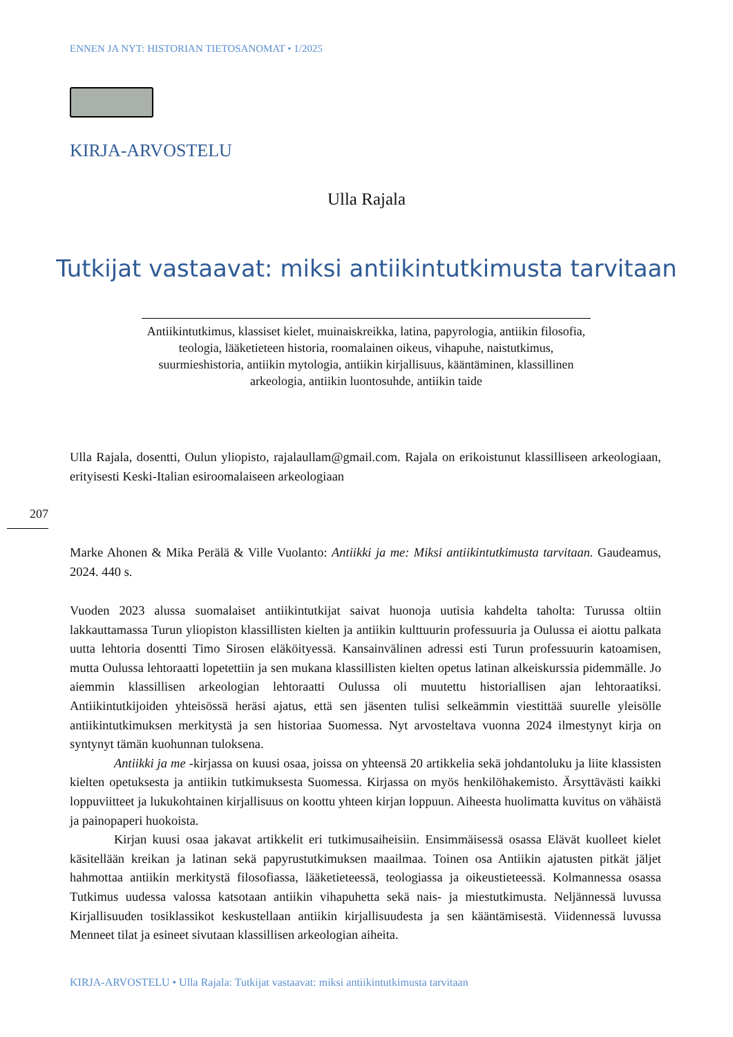ENNEN JA NYT: HISTORIAN TIETOSANOMAT • 1/2025
KIRJA-ARVOSTELU
Ulla Rajala
Tutkijat vastaavat: miksi antiikintutkimusta tarvitaan
Antiikintutkimus, klassiset kielet, muinaiskreikka, latina, papyrologia, antiikin filosofia, teologia, lääketieteen historia, roomalainen oikeus, vihapuhe, naistutkimus, suurmieshistoria, antiikin mytologia, antiikin kirjallisuus, kääntäminen, klassillinen arkeologia, antiikin luontosuhde, antiikin taide
Ulla Rajala, dosentti, Oulun yliopisto, rajalaullam@gmail.com. Rajala on erikoistunut klassilliseen arkeologiaan, erityisesti Keski-Italian esiroomalaiseen arkeologiaan
207
Marke Ahonen & Mika Perälä & Ville Vuolanto: Antiikki ja me: Miksi antiikintutkimusta tarvitaan. Gaudeamus, 2024. 440 s.
Vuoden 2023 alussa suomalaiset antiikintutkijat saivat huonoja uutisia kahdelta taholta: Turussa oltiin lakkauttamassa Turun yliopiston klassillisten kielten ja antiikin kulttuurin professuuria ja Oulussa ei aiottu palkata uutta lehtoria dosentti Timo Sirosen eläköityessä. Kansainvälinen adressi esti Turun professuurin katoamisen, mutta Oulussa lehtoraatti lopetettiin ja sen mukana klassillisten kielten opetus latinan alkeiskurssia pidemmälle. Jo aiemmin klassillisen arkeologian lehtoraatti Oulussa oli muutettu historiallisen ajan lehtoraatiksi. Antiikintutkijoiden yhteisössä heräsi ajatus, että sen jäsenten tulisi selkeämmin viestittää suurelle yleisölle antiikintutkimuksen merkitystä ja sen historiaa Suomessa. Nyt arvosteltava vuonna 2024 ilmestynyt kirja on syntynyt tämän kuohunnan tuloksena.
Antiikki ja me -kirjassa on kuusi osaa, joissa on yhteensä 20 artikkelia sekä johdantoluku ja liite klassisten kielten opetuksesta ja antiikin tutkimuksesta Suomessa. Kirjassa on myös henkilöhakemisto. Ärsyttävästi kaikki loppuviitteet ja lukukohtainen kirjallisuus on koottu yhteen kirjan loppuun. Aiheesta huolimatta kuvitus on vähäistä ja painopaperi huokoista.
Kirjan kuusi osaa jakavat artikkelit eri tutkimusaiheisiin. Ensimmäisessä osassa Elävät kuolleet kielet käsitellään kreikan ja latinan sekä papyrustutkimuksen maailmaa. Toinen osa Antiikin ajatusten pitkät jäljet hahmottaa antiikin merkitystä filosofiassa, lääketieteessä, teologiassa ja oikeustieteessä. Kolmannessa osassa Tutkimus uudessa valossa katsotaan antiikin vihapuhetta sekä nais- ja miestutkimusta. Neljännessä luvussa Kirjallisuuden tosiklassikot keskustellaan antiikin kirjallisuudesta ja sen kääntämisestä. Viidennessä luvussa Menneet tilat ja esineet sivutaan klassillisen arkeologian aiheita.
KIRJA-ARVOSTELU • Ulla Rajala: Tutkijat vastaavat: miksi antiikintutkimusta tarvitaan